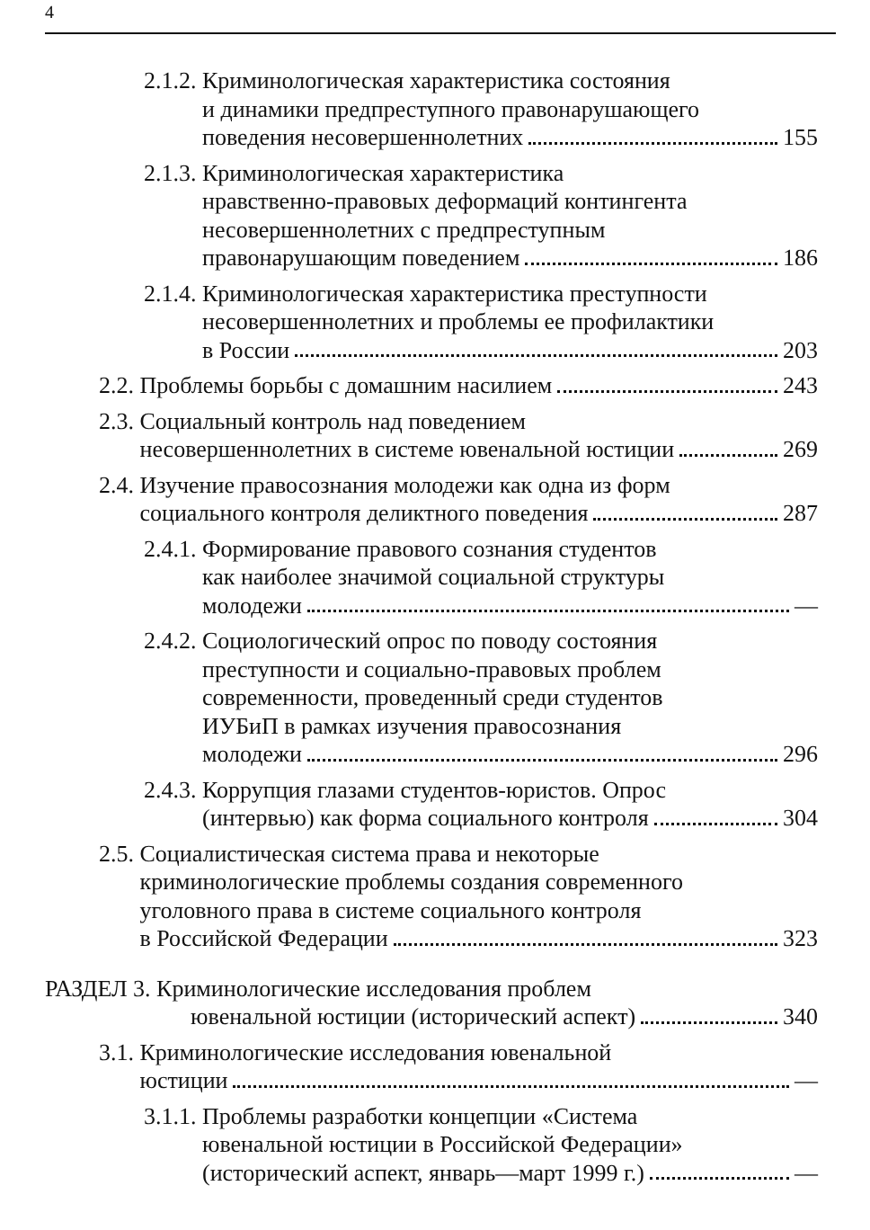4
2.1.2. Криминологическая характеристика состояния
и динамики предпреступного правонарушающего
поведения несовершеннолетних 155
2.1.3. Криминологическая характеристика
нравственно-правовых деформаций контингента
несовершеннолетних с предпреступным
правонарушающим поведением 186
2.1.4. Криминологическая характеристика преступности
несовершеннолетних и проблемы ее профилактики
в России 203
2.2. Проблемы борьбы с домашним насилием 243
2.3. Социальный контроль над поведением
несовершеннолетних в системе ювенальной юстиции 269
2.4. Изучение правосознания молодежи как одна из форм
социального контроля деликтного поведения 287
2.4.1. Формирование правового сознания студентов
как наиболее значимой социальной структуры
молодежи —
2.4.2. Социологический опрос по поводу состояния
преступности и социально-правовых проблем
современности, проведенный среди студентов
ИУБиП в рамках изучения правосознания
молодежи 296
2.4.3. Коррупция глазами студентов-юристов. Опрос
(интервью) как форма социального контроля 304
2.5. Социалистическая система права и некоторые
криминологические проблемы создания современного
уголовного права в системе социального контроля
в Российской Федерации 323
РАЗДЕЛ 3. Криминологические исследования проблем
ювенальной юстиции (исторический аспект) 340
3.1. Криминологические исследования ювенальной
юстиции —
3.1.1. Проблемы разработки концепции «Система
ювенальной юстиции в Российской Федерации»
(исторический аспект, январь—март 1999 г.) —